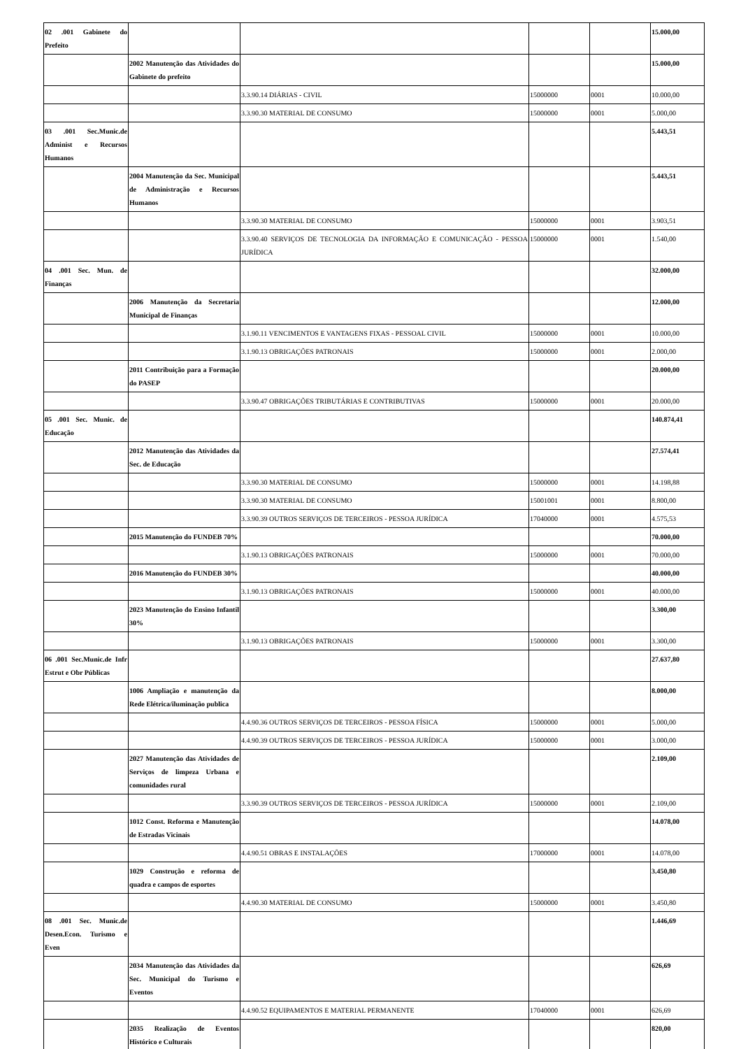| 02 .001 Gabinete do Prefeito | | | | | 15.000,00 |
| | 2002 Manutenção das Atividades do Gabinete do prefeito | | | | 15.000,00 |
| | | 3.3.90.14 DIÁRIAS - CIVIL | 15000000 | 0001 | 10.000,00 |
| | | 3.3.90.30 MATERIAL DE CONSUMO | 15000000 | 0001 | 5.000,00 |
| 03 .001 Sec.Munic.de Administ e Recursos Humanos | | | | | 5.443,51 |
| | 2004 Manutenção da Sec. Municipal de Administração e Recursos Humanos | | | | 5.443,51 |
| | | 3.3.90.30 MATERIAL DE CONSUMO | 15000000 | 0001 | 3.903,51 |
| | | 3.3.90.40 SERVIÇOS DE TECNOLOGIA DA INFORMAÇÃO E COMUNICAÇÃO - PESSOA JURÍDICA | 15000000 | 0001 | 1.540,00 |
| 04 .001 Sec. Mun. de Finanças | | | | | 32.000,00 |
| | 2006 Manutenção da Secretaria Municipal de Finanças | | | | 12.000,00 |
| | | 3.1.90.11 VENCIMENTOS E VANTAGENS FIXAS - PESSOAL CIVIL | 15000000 | 0001 | 10.000,00 |
| | | 3.1.90.13 OBRIGAÇÕES PATRONAIS | 15000000 | 0001 | 2.000,00 |
| | 2011 Contribuição para a Formação do PASEP | | | | 20.000,00 |
| | | 3.3.90.47 OBRIGAÇÕES TRIBUTÁRIAS E CONTRIBUTIVAS | 15000000 | 0001 | 20.000,00 |
| 05 .001 Sec. Munic. de Educação | | | | | 140.874,41 |
| | 2012 Manutenção das Atividades da Sec. de Educação | | | | 27.574,41 |
| | | 3.3.90.30 MATERIAL DE CONSUMO | 15000000 | 0001 | 14.198,88 |
| | | 3.3.90.30 MATERIAL DE CONSUMO | 15001001 | 0001 | 8.800,00 |
| | | 3.3.90.39 OUTROS SERVIÇOS DE TERCEIROS - PESSOA JURÍDICA | 17040000 | 0001 | 4.575,53 |
| | 2015 Manutenção do FUNDEB 70% | | | | 70.000,00 |
| | | 3.1.90.13 OBRIGAÇÕES PATRONAIS | 15000000 | 0001 | 70.000,00 |
| | 2016 Manutenção do FUNDEB 30% | | | | 40.000,00 |
| | | 3.1.90.13 OBRIGAÇÕES PATRONAIS | 15000000 | 0001 | 40.000,00 |
| | 2023 Manutenção do Ensino Infantil 30% | | | | 3.300,00 |
| | | 3.1.90.13 OBRIGAÇÕES PATRONAIS | 15000000 | 0001 | 3.300,00 |
| 06 .001 Sec.Munic.de Infr Estrut e Obr Públicas | | | | | 27.637,80 |
| | 1006 Ampliação e manutenção da Rede Elétrica/iluminação publica | | | | 8.000,00 |
| | | 4.4.90.36 OUTROS SERVIÇOS DE TERCEIROS - PESSOA FÍSICA | 15000000 | 0001 | 5.000,00 |
| | | 4.4.90.39 OUTROS SERVIÇOS DE TERCEIROS - PESSOA JURÍDICA | 15000000 | 0001 | 3.000,00 |
| | 2027 Manutenção das Atividades de Serviços de limpeza Urbana e comunidades rural | | | | 2.109,00 |
| | | 3.3.90.39 OUTROS SERVIÇOS DE TERCEIROS - PESSOA JURÍDICA | 15000000 | 0001 | 2.109,00 |
| | 1012 Const. Reforma e Manutenção de Estradas Vicinais | | | | 14.078,00 |
| | | 4.4.90.51 OBRAS E INSTALAÇÕES | 17000000 | 0001 | 14.078,00 |
| | 1029 Construção e reforma de quadra e campos de esportes | | | | 3.450,80 |
| | | 4.4.90.30 MATERIAL DE CONSUMO | 15000000 | 0001 | 3.450,80 |
| 08 .001 Sec. Munic.de Desen.Econ. Turismo e Even | | | | | 1.446,69 |
| | 2034 Manutenção das Atividades da Sec. Municipal do Turismo e Eventos | | | | 626,69 |
| | | 4.4.90.52 EQUIPAMENTOS E MATERIAL PERMANENTE | 17040000 | 0001 | 626,69 |
| | 2035 Realização de Eventos Histórico e Culturais | | | | 820,00 |